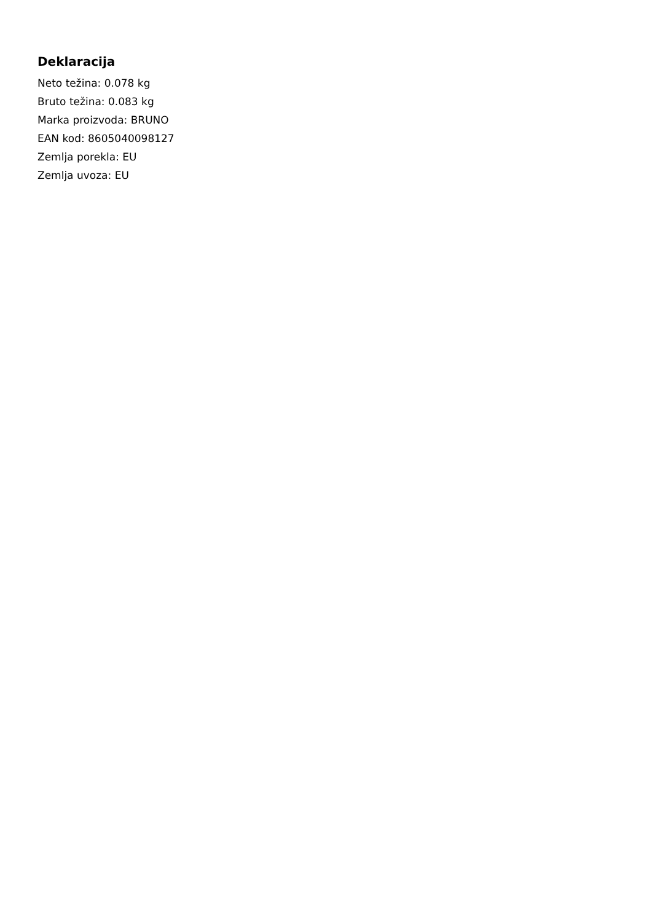Deklaracija
Neto težina: 0.078 kg
Bruto težina: 0.083 kg
Marka proizvoda: BRUNO
EAN kod: 8605040098127
Zemlja porekla: EU
Zemlja uvoza: EU